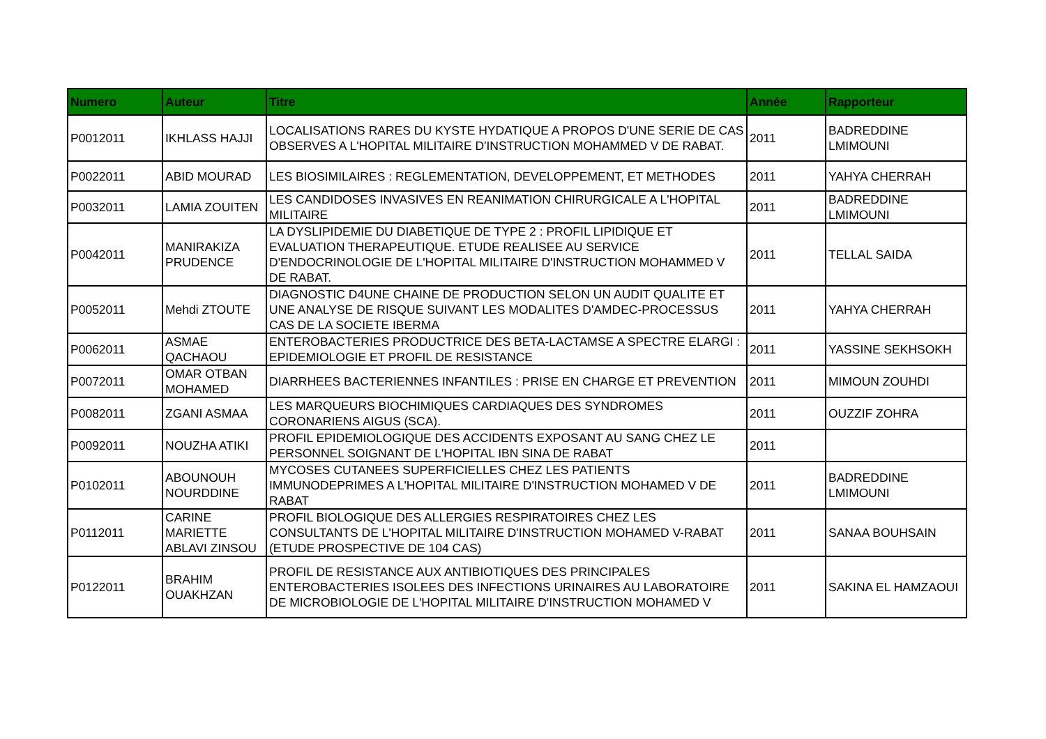| Numero | Auteur | Titre | Année | Rapporteur |
| --- | --- | --- | --- | --- |
| P0012011 | IKHLASS HAJJI | LOCALISATIONS RARES DU KYSTE HYDATIQUE A PROPOS D'UNE SERIE DE CAS OBSERVES A L'HOPITAL MILITAIRE D'INSTRUCTION MOHAMMED V DE RABAT. | 2011 | BADREDDINE LMIMOUNI |
| P0022011 | ABID MOURAD | LES BIOSIMILAIRES : REGLEMENTATION, DEVELOPPEMENT, ET METHODES | 2011 | YAHYA CHERRAH |
| P0032011 | LAMIA ZOUITEN | LES CANDIDOSES INVASIVES EN REANIMATION CHIRURGICALE A L'HOPITAL MILITAIRE | 2011 | BADREDDINE LMIMOUNI |
| P0042011 | MANIRAKIZA PRUDENCE | LA DYSLIPIDEMIE DU DIABETIQUE DE TYPE 2 : PROFIL LIPIDIQUE ET EVALUATION THERAPEUTIQUE. ETUDE REALISEE AU SERVICE D'ENDOCRINOLOGIE DE L'HOPITAL MILITAIRE D'INSTRUCTION MOHAMMED V DE RABAT. | 2011 | TELLAL SAIDA |
| P0052011 | Mehdi ZTOUTE | DIAGNOSTIC D4UNE CHAINE DE PRODUCTION SELON UN AUDIT QUALITE ET UNE ANALYSE DE RISQUE SUIVANT LES MODALITES D'AMDEC-PROCESSUS CAS DE LA SOCIETE IBERMA | 2011 | YAHYA CHERRAH |
| P0062011 | ASMAE QACHAOU | ENTEROBACTERIES PRODUCTRICE DES BETA-LACTAMSE A SPECTRE ELARGI : EPIDEMIOLOGIE ET PROFIL DE RESISTANCE | 2011 | YASSINE SEKHSOKH |
| P0072011 | OMAR OTBAN MOHAMED | DIARRHEES BACTERIENNES INFANTILES : PRISE EN CHARGE ET PREVENTION | 2011 | MIMOUN ZOUHDI |
| P0082011 | ZGANI ASMAA | LES MARQUEURS BIOCHIMIQUES CARDIAQUES DES SYNDROMES CORONARIENS AIGUS (SCA). | 2011 | OUZZIF ZOHRA |
| P0092011 | NOUZHA ATIKI | PROFIL EPIDEMIOLOGIQUE DES ACCIDENTS EXPOSANT AU SANG CHEZ LE PERSONNEL SOIGNANT DE L'HOPITAL IBN SINA DE RABAT | 2011 | |
| P0102011 | ABOUNOUH NOURDDINE | MYCOSES CUTANEES SUPERFICIELLES CHEZ LES PATIENTS IMMUNODEPRIMES A L'HOPITAL MILITAIRE D'INSTRUCTION MOHAMED V DE RABAT | 2011 | BADREDDINE LMIMOUNI |
| P0112011 | CARINE MARIETTE ABLAVI ZINSOU | PROFIL BIOLOGIQUE DES ALLERGIES RESPIRATOIRES CHEZ LES CONSULTANTS DE L'HOPITAL MILITAIRE D'INSTRUCTION MOHAMED V-RABAT (ETUDE PROSPECTIVE DE 104 CAS) | 2011 | SANAA BOUHSAIN |
| P0122011 | BRAHIM OUAKHZAN | PROFIL DE RESISTANCE AUX ANTIBIOTIQUES DES PRINCIPALES ENTEROBACTERIES ISOLEES DES INFECTIONS URINAIRES AU LABORATOIRE DE MICROBIOLOGIE DE L'HOPITAL MILITAIRE D'INSTRUCTION MOHAMED V | 2011 | SAKINA EL HAMZAOUI |